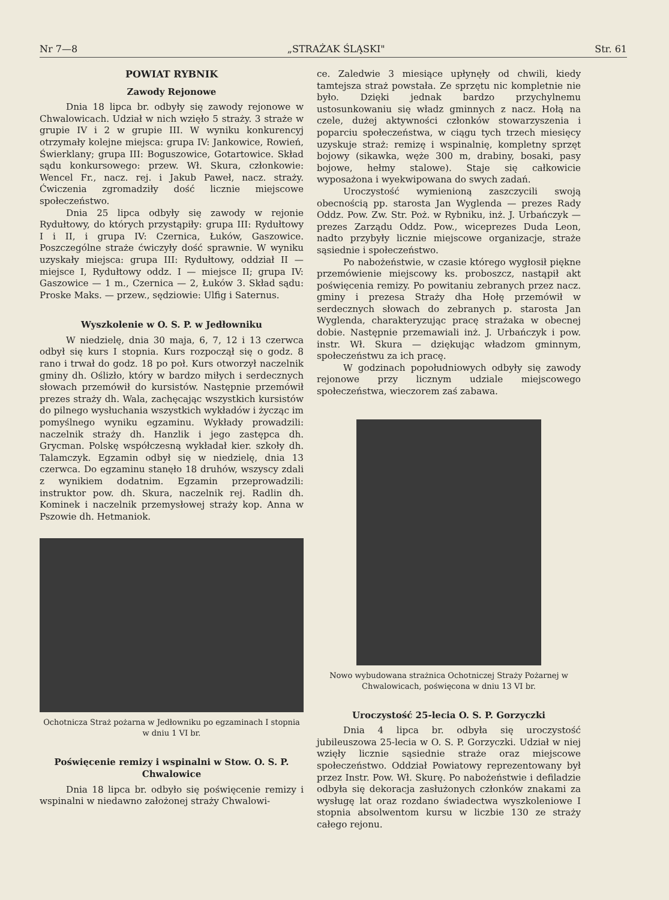Nr 7—8 „STRAŻAK ŚLĄSKI" Str. 61
POWIAT RYBNIK
Zawody Rejonowe
Dnia 18 lipca br. odbyły się zawody rejonowe w Chwalowicach. Udział w nich wzięło 5 straży. 3 straże w grupie IV i 2 w grupie III. W wyniku konkurencyj otrzymały kolejne miejsca: grupa IV: Jankowice, Rowień, Świerklany; grupa III: Boguszowice, Gotartowice. Skład sądu konkursowego: przew. Wł. Skura, członkowie: Wencel Fr., nacz. rej. i Jakub Paweł, nacz. straży. Ćwiczenia zgromadziły dość licznie miejscowe społeczeństwo.
Dnia 25 lipca odbyły się zawody w rejonie Rydułtowy, do których przystąpiły: grupa III: Rydułtowy I i II, i grupa IV: Czernica, Łuków, Gaszowice. Poszczególne straże ćwiczyły dość sprawnie. W wyniku uzyskały miejsca: grupa III: Rydułtowy, oddział II — miejsce I, Rydułtowy oddz. I — miejsce II; grupa IV: Gaszowice — 1 m., Czernica — 2, Łuków 3. Skład sądu: Proske Maks. — przew., sędziowie: Ulfig i Saternus.
Wyszkolenie w O. S. P. w Jedłowniku
W niedzielę, dnia 30 maja, 6, 7, 12 i 13 czerwca odbył się kurs I stopnia. Kurs rozpoczął się o godz. 8 rano i trwał do godz. 18 po poł. Kurs otworzył naczelnik gminy dh. Oślizło, który w bardzo miłych i serdecznych słowach przemówił do kursistów. Następnie przemówił prezes straży dh. Wala, zachęcając wszystkich kursistów do pilnego wysłuchania wszystkich wykładów i życząc im pomyślnego wyniku egzaminu. Wykłady prowadzili: naczelnik straży dh. Hanzlik i jego zastępca dh. Grycman. Polskę współczesną wykładał kier. szkoły dh. Talamczyk. Egzamin odbył się w niedzielę, dnia 13 czerwca. Do egzaminu stanęło 18 druhów, wszyscy zdali z wynikiem dodatnim. Egzamin przeprowadzili: instruktor pow. dh. Skura, naczelnik rej. Radlin dh. Kominek i naczelnik przemysłowej straży kop. Anna w Pszowie dh. Hetmaniok.
Ochotnicza Straż pożarna w Jedłowniku po egzaminach I stopnia w dniu 1 VI br.
Poświęcenie remizy i wspinalni w Stow. O. S. P. Chwalowice
Dnia 18 lipca br. odbyło się poświęcenie remizy i wspinalni w niedawno założonej straży Chwalowi-
ce. Zaledwie 3 miesiące upłynęły od chwili, kiedy tamtejsza straż powstała. Ze sprzętu nic kompletnie nie było. Dzięki jednak bardzo przychylnemu ustosunkowaniu się władz gminnych z nacz. Hołą na czele, dużej aktywności członków stowarzyszenia i poparciu społeczeństwa, w ciągu tych trzech miesięcy uzyskuje straż: remizę i wspinalnię, kompletny sprzęt bojowy (sikawka, węże 300 m, drabiny, bosaki, pasy bojowe, hełmy stalowe). Staje się całkowicie wyposażona i wyekwipowana do swych zadań.
Uroczystość wymienioną zaszczycili swoją obecnością pp. starosta Jan Wyglenda — prezes Rady Oddz. Pow. Zw. Str. Poż. w Rybniku, inż. J. Urbańczyk — prezes Zarządu Oddz. Pow., wiceprezes Duda Leon, nadto przybyły licznie miejscowe organizacje, straże sąsiednie i społeczeństwo.
Po nabożeństwie, w czasie którego wygłosił piękne przemówienie miejscowy ks. proboszcz, nastąpił akt poświęcenia remizy. Po powitaniu zebranych przez nacz. gminy i prezesa Straży dha Hołę przemówił w serdecznych słowach do zebranych p. starosta Jan Wyglenda, charakteryzując pracę strażaka w obecnej dobie. Następnie przemawiali inż. J. Urbańczyk i pow. instr. Wł. Skura — dziękując władzom gminnym, społeczeństwu za ich pracę.
W godzinach popołudniowych odbyły się zawody rejonowe przy licznym udziale miejscowego społeczeństwa, wieczorem zaś zabawa.
Nowo wybudowana strażnica Ochotniczej Straży Pożarnej w Chwalowicach, poświęcona w dniu 13 VI br.
Uroczystość 25-lecia O. S. P. Gorzyczki
Dnia 4 lipca br. odbyła się uroczystość jubileuszowa 25-lecia w O. S. P. Gorzyczki. Udział w niej wzięły licznie sąsiednie straże oraz miejscowe społeczeństwo. Oddział Powiatowy reprezentowany był przez Instr. Pow. Wł. Skurę. Po nabożeństwie i defiladzie odbyła się dekoracja zasłużonych członków znakami za wysługę lat oraz rozdano świadectwa wyszkoleniowe I stopnia absolwentom kursu w liczbie 130 ze straży całego rejonu.